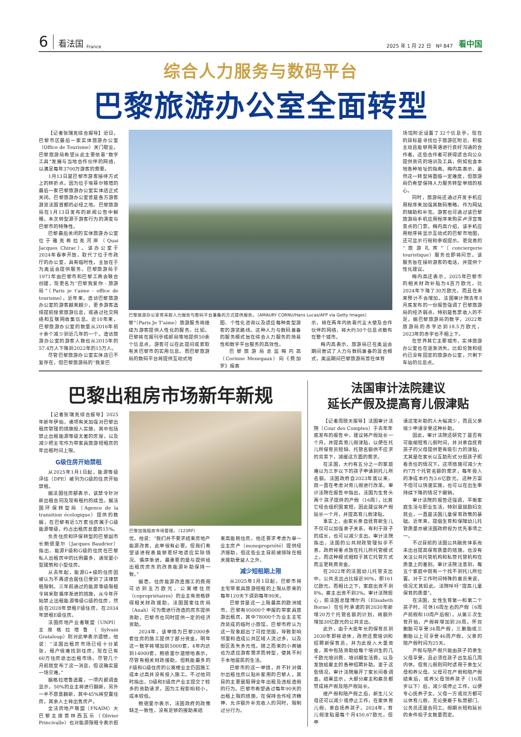6 看法国 France 2025 年 1 月 22 日　Nº 847 看中国
综合人力服务与数码平台
巴黎旅游办公室全面转型
【记者张瑞克综合报导】近日，巴黎市区最后一家实体旅游办公室（Office de Tourisme）关门歇业。巴黎旅游局希望从此主要依靠“数字工具”发展与当地合作伙伴的网络，以满足每年3700万游客的需要。
1月13日是巴黎市游客接待方式上的转折点，因为位于埃菲尔铁塔的最后一家巴黎旅游办公室实体店正式关闭。巴黎旅游办公室曾是各方游客游览法国首都的必经之地。巴黎旅游局在1月13日发布的新闻公告中解释，本次转型源于游客行为的演变与巴黎市的特殊性。
巴黎最后关闭的实体旅游办公室位于雅克希拉克河岸（Quai Jacques Chirac）。该办公室于2024年春季开放，取代了位于市政厅的办公室，具有临时性，主旨在于为奥运会提供服务。巴黎旅游局于1971年由巴黎市和巴黎工商会联合创建，现更名为“巴黎我爱你 - 旅游局”（Paris je t'aime - office de tourisme）。近年来，造访巴黎旅游办公室的游客越来越少，更多游客选择提前搜索旅游信息，或通过社交网络和互联网收集信息。近10年来，巴黎旅游办公室的数量从2016年前十余个减少到近几年的一个。造访旅游办公室的游客人数也从2015年的57.4万人下降到2022年的15万人。
尽管巴黎旅游办公室实体店已不复存在，但巴黎旅游局的“我爱巴
巴黎旅游办公室将采取人力服务与数码平台兼备的方式提供服务。（AMAURY CORNU/Hans Lucas/AFP via Getty Images）
黎”（Paris Je T'aime）旅游服务将继续为游客提供人性化的服务。比如，巴黎将在报刊亭或邮局等地提供50余个信息点，游客可以在此提问或索取有关巴黎市的实用信息。而巴黎旅游局的数码平台将提供互动式地
图、个性化咨询以及适应每种类型游客的游览路线。这种人力与数码兼备的服务模式旨在综合人力服务的简易性和数字平台服务的高效性。
巴黎旅游局总监梅内高（Corinne Menegaux）向《费加罗》报表
示，将在两年内依靠代言大使及合作伙伴的网络，将大约50个信息点散布在整个城市。
梅内高表示，旅游局已在奥运会期间尝试了人力与数码兼备的混合模式，奥运期间巴黎旅游局曾在体育
场馆附近设置了32个信息亭。现在的目标是寻找位于旅游区附近、积极主动且能够用英语进行良好沟通的合作者。这些合作者可获得适合向公众提供资讯的培训及工具，例如包含本地各种地址的指南。梅内高表示，虽然这一转型将面临一定难度，但旅游局仍希望保持人力服务转型举措的核心。
同时，旅游局还通过开发手机应用程序来加强其数码策略，作为网站的辅助和补充。游客也可通过该巴黎旅游局手机应用程序来购买卢浮宫等景点的门票。梅内高介绍，该手机应用程序将显示互动式的巴黎市地图，还可显示行程和参观提示。更完善的“旅游礼宾”（conciergerie touristique）服务也即将问世。该服务旨在接听游客的电话，并提供个性化建议。
梅内高还表示，2025年巴黎市的相关财政补贴为4百万欧元，比2024年下降了30万欧元，而且在未来预计不会增加。法国审计院去年8月底发布的一份报告强调了巴黎旅游局的经济弱点，特别是售票收入的不足。据巴黎旅游局的数字，2022年旅游局的赤字达到18.5万欧元，2023年的赤字也不相上下。
在世界其它主要城市，实体旅游办公室也在逐渐消失。比如伦敦和纽约已没有固定的旅游办公室，只剩下车站的信息点。
巴黎出租房市场新年新规
【记者张瑞克综合报导】2025年新年伊始，诸项有关加强对巴黎出租房管理的措施投入实施，其中包括禁止出租能源等级太差的房屋，以及减少把主宅作为带家具旅游短租房的年出租时间上限。
G级住房开始禁租
从2025年1月1日起，能源等级评估（DPE）被列为G级的住房开始禁租。
据法国住房部表示，该禁令针对新出租合同及现有租约的续签。据法国环保转型局（Agence de la transition écologique）提供的数据，在巴黎有近5万套住房属于G级能源等级，约占出租房总量的15%。
负责住房和环保转型的巴黎副市长鲍德里尔（Jacques Baudrier）指出，能源F级和G级的住房在巴黎私人出租房中的比例最多，通常是小型建筑和小型住房。
从去年起，能源G+级的住房因被认为不再适合居住已受到了法律禁租限制。三年前通过的能源等级限租令将采取循序渐进的措施，从今年开始禁止出租能源等级G级的住房，然后在2028年禁租F级住房，在2034年禁租E级住房。
法国房地产业者联盟（UNPI）主席格拉塔鲁（Sylvain Grataloup）则对此举表示遗憾。他说：“法国出租房市场已经十分紧张，租户很难找到住房。现在已有60万住房退出出租市场。尽管几个月前就宣布了这一消息，但这确实是一场灾难。”
据格拉塔鲁透露，一项内部调查显示，50%的业主将进行翻新，另外一半不愿意翻新，其中45%将空置住房，其余人士将出售房产。
全法房地产联盟（FNAIM）大巴黎主席普林西瓦乐（Olivier Princivalle）也对能源限租令表示担
巴黎加强租房市场管理。（123RF）
忧。他说：“我们并不要求结束房地产能源改善，此举很有必要。但我们希望该进程表能够更好地适应实际情况、循序渐进，最重要的是与提供给出租房房东的改善能源补助保持一致。”
据悉，住房能源改造施工的费用可达到五万欧元，公寓楼住房（copropriétaires）的业主有资格获得相关财政援助。法国国家住房局（Anah）可为需进行改造的房东提供资助，巴黎市也同时提供一定的经济资助。
2024年，该举措为巴黎2000多套住房的施工提供了部分资金。明年这一数字将增加到5000套，4年内达到14000套。鲍德里尔遗憾地表示，尽管有相关财政援助，但耗能最多的F级和G级住房的公寓楼业主仍因施工成本过高并没有投入施工。不过他同时指出，D级和E级房产业主提交了较多的资助请求，因为工程影响较小，成本较低。
鲍德里尔表示，法国政府的政策缺乏一致性，没有足够的援助来结
束高能耗住房。他还要求考虑为单一业主房产（monopropriété）提供经济援助，但这些业主目前被排除在相关援助受益人之外。
减少短租期上限
从2025年1月1日起，巴黎市将主宅带家具旅游短租的上限从原来的每年120天下调到每年90天。
巴黎曾是这一上限最高的欧洲城市。巴黎有95000个申报的带家具旅游出租房，其中78000个为业主主宅改装成的临时小旅馆。巴黎市府认为这一现象超出了可控范围，导致影响邻里和造成公共区域人流过多，以及街区丢失多元性。随之而来的小商铺也为适应游客需求而转型，使其不利于本地居民的生活。
巴黎市的这一举措，并不针对偶尔出租住房以贴补家用的巴黎人，其目的主要是阻碍全年出租及违规造假的行为。巴黎市希望通过每年90天的出租上限的措施，在保持合作经济精神、允许额外补充收入的同时，限制过分行为。
法国审计法院建议
延长产假及提高育儿假津贴
【记者周晓天报导】法国审计法院（Cour des Comptes）于去年年底发布的报告中，建议将产假延长一个月，并提高育儿假津贴，以便在托儿所保育员短缺、托管名额供不应求的背景下，减缓这方面的需求。
在法国，大约有五分之一的家庭难以为三岁以下的孩子申请到托儿所名额。法国政府自2023年底以来，就一直在考虑对育儿假进行改革。审计法院在报告中指出，法国为生育头两个孩子提供的产假（16周），比其它经合组织国家短，因此建议将产假延长一个月，并提高育儿假津贴。
事实上，由家长亲自抚育新生儿不仅可以加强亲子关系，有利于孩子的成长，也可以减少支出。审计法院指出，法国的公共财政管理似乎不善，政府将重点放在托儿所托管模式上，而这种模式相较于其它托管方式而言更耗费资金。
在2022年的法国幼儿托管支出中，公共支出占比接近90%，即161亿欧元。而相比之下，家庭出资不到8%，雇主出资不到3%。审计法院担心，前法国总理博尔内（Elisabeth Borne）在任时承诺的到2030年新增20万个托管名额的计划，将额外增加30亿欧元的公共支出。
此外，由于大批年长的保育员到2030年即将退休，政府还需培训和招聘新保育员，并为此投入大量资金，其中包括资助给每个培训生的几千欧元培训费、培训期生活费，以及发放给雇主的各种招聘补助。鉴于这些情况，审计法院展开了家长问卷调查。结果显示，大部分雇主和雇员都赞成将产假及陪产假延长。
继产假和陪产假之后，新生儿父母还可以减少或停止工作，在家休育儿假，亲自抚养孩子。2024年，育儿假津贴是每个月450,67欧元。但申
请这笔补助的人大幅减少，而且父亲很少申请享受这种补助。
因此，审计法院还研究了是否有可能缩短育儿假时间，并对亲自抚育孩子的父母提供更有吸引力的津贴，尤其是在家长以互助形式分担孩子照看责任的情况下。这项措施可减少大约7万个托管名额的需求，每年投入的净成本约为3.6亿欧元。这种方案不但可以快速实施，也可以在出生率持续下降的情况下撤销。
审计法院的报告还强调，平衡家庭生活与职业生活，特别是鼓励妇女就业，一直是法国儿童保育政策的基础。近年来，提倡生育和保障幼儿托管质量亦被法国政府视为优先事项之一。
不过目前的法国公共融资体系尚未出台提高保育质量的措施，也没有关注公共托管机构和私营托管机构在质量上的差别。审计法院注意到，每五个家庭中就有一个找不到托儿所位置。对于工作时间特殊的雇员来说，情况尤其如此。法院呼吁“提高儿童保育的质量”。
在法国，女性生育第一和第二个孩子时，可休16周左右的产假（6周产前假和10周产后假）。从第三次生育开始，产假将增加到26周。怀双胞胎可享受34周产假，三胞胎或三胞胎以上可享受46周产假。父亲的陪产假时间为25天。
产假与陪产假只能由孩子的亲生父母享受，且必须在孩子出生后几周内休。但育儿假则同时适用于亲生父母和养父母。父母可在产假和陪产假结束后，或养父母领养孩子（16周岁以下）后，减少或停止工作，以便专心抚养子女。父母一方或双方都可以休育儿假，无论受雇于私营部门、公务员还是合同工。假期长短和延长的条件视子女数量而定。